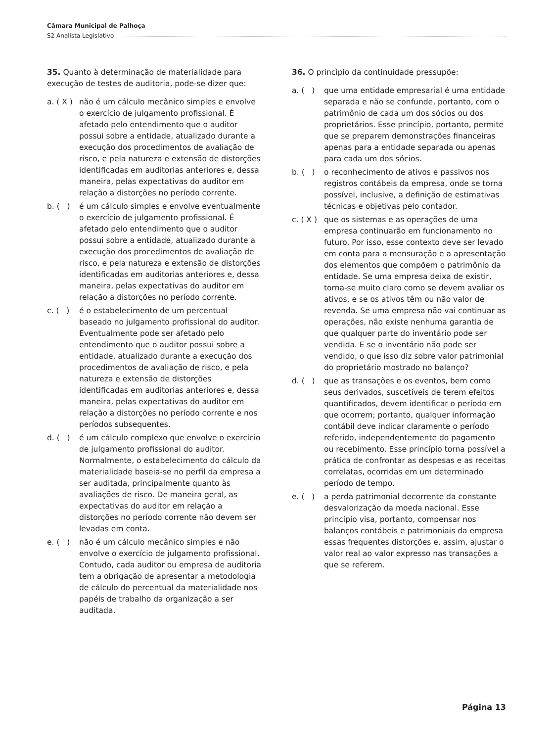Câmara Municipal de Palhoça
S2 Analista Legislativo
35. Quanto à determinação de materialidade para execução de testes de auditoria, pode-se dizer que:
a. ( X )
não é um cálculo mecânico simples e envolve o exercício de julgamento profissional. É afetado pelo entendimento que o auditor possui sobre a entidade, atualizado durante a execução dos procedimentos de avaliação de risco, e pela natureza e extensão de distorções identificadas em auditorias anteriores e, dessa maneira, pelas expectativas do auditor em relação a distorções no período corrente.
b. ( )
é um cálculo simples e envolve eventualmente o exercício de julgamento profissional. É afetado pelo entendimento que o auditor possui sobre a entidade, atualizado durante a execução dos procedimentos de avaliação de risco, e pela natureza e extensão de distorções identificadas em auditorias anteriores e, dessa maneira, pelas expectativas do auditor em relação a distorções no período corrente.
c. ( )
é o estabelecimento de um percentual baseado no julgamento profissional do auditor. Eventualmente pode ser afetado pelo entendimento que o auditor possui sobre a entidade, atualizado durante a execução dos procedimentos de avaliação de risco, e pela natureza e extensão de distorções identificadas em auditorias anteriores e, dessa maneira, pelas expectativas do auditor em relação a distorções no período corrente e nos períodos subsequentes.
d. ( )
é um cálculo complexo que envolve o exercício de julgamento profissional do auditor. Normalmente, o estabelecimento do cálculo da materialidade baseia-se no perfil da empresa a ser auditada, principalmente quanto às avaliações de risco. De maneira geral, as expectativas do auditor em relação a distorções no período corrente não devem ser levadas em conta.
e. ( )
não é um cálculo mecânico simples e não envolve o exercício de julgamento profissional. Contudo, cada auditor ou empresa de auditoria tem a obrigação de apresentar a metodologia de cálculo do percentual da materialidade nos papéis de trabalho da organização a ser auditada.
36. O princìpio da continuidade pressupõe:
a. ( )
que uma entidade empresarial é uma entidade separada e não se confunde, portanto, com o patrimônio de cada um dos sócios ou dos proprietários. Esse princípio, portanto, permite que se preparem demonstrações financeiras apenas para a entidade separada ou apenas para cada um dos sócios.
b. ( )
o reconhecimento de ativos e passivos nos registros contábeis da empresa, onde se torna possível, inclusive, a definição de estimativas técnicas e objetivas pelo contador.
c. ( X )
que os sistemas e as operações de uma empresa continuarão em funcionamento no futuro. Por isso, esse contexto deve ser levado em conta para a mensuração e a apresentação dos elementos que compõem o patrimônio da entidade. Se uma empresa deixa de existir, torna-se muito claro como se devem avaliar os ativos, e se os ativos têm ou não valor de revenda. Se uma empresa não vai continuar as operações, não existe nenhuma garantia de que qualquer parte do inventário pode ser vendida. E se o inventário não pode ser vendido, o que isso diz sobre valor patrimonial do proprietário mostrado no balanço?
d. ( )
que as transações e os eventos, bem como seus derivados, suscetíveis de terem efeitos quantificados, devem identificar o período em que ocorrem; portanto, qualquer informação contábil deve indicar claramente o período referido, independentemente do pagamento ou recebimento. Esse princípio torna possível a prática de confrontar as despesas e as receitas correlatas, ocorridas em um determinado período de tempo.
e. ( )
a perda patrimonial decorrente da constante desvalorização da moeda nacional. Esse princípio visa, portanto, compensar nos balanços contábeis e patrimoniais da empresa essas frequentes distorções e, assim, ajustar o valor real ao valor expresso nas transações a que se referem.
Página 13